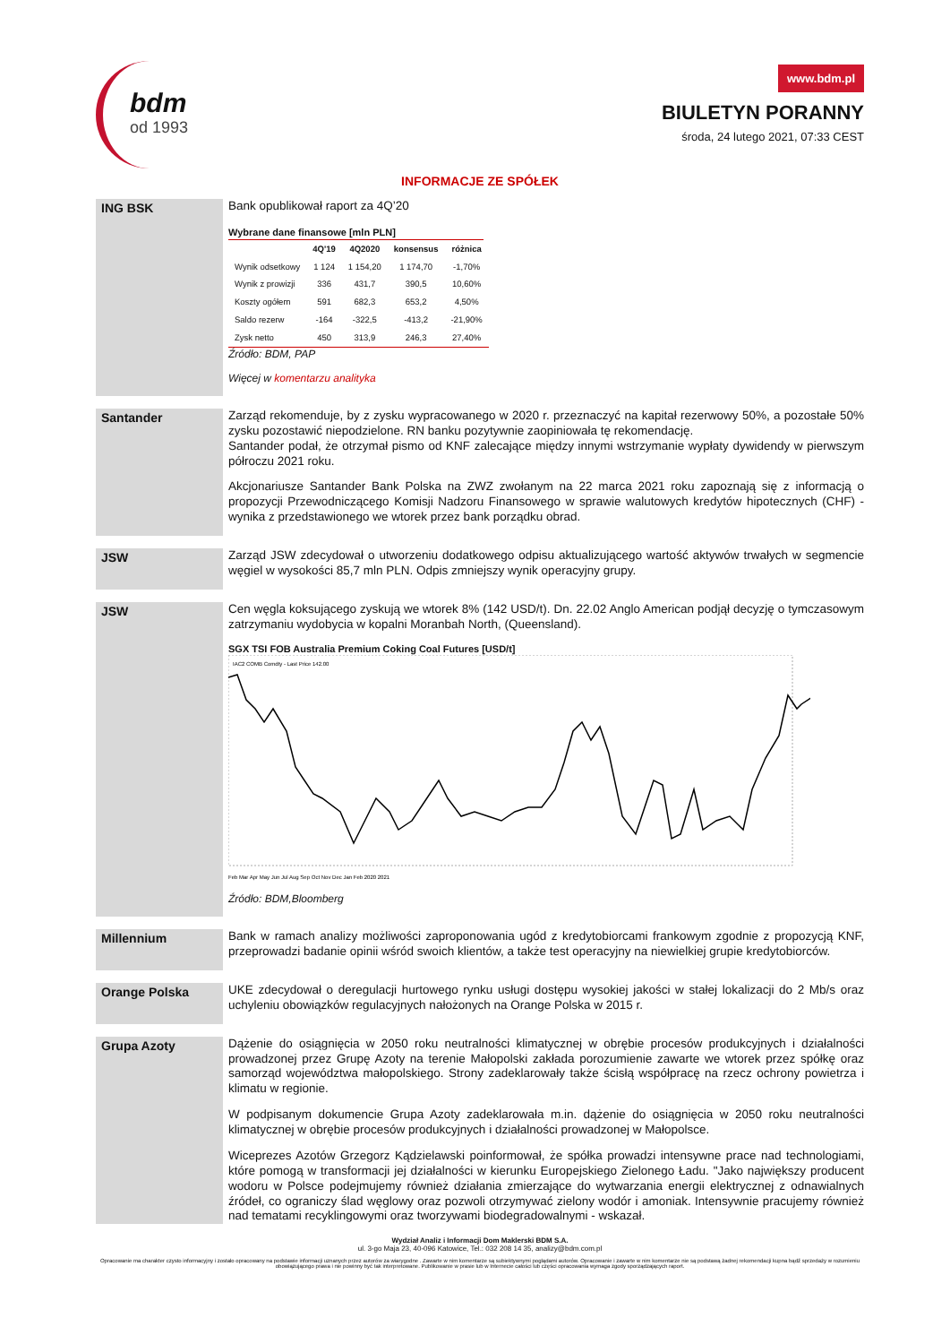bdm
od 1993
www.bdm.pl
BIULETYN PORANNY
środa, 24 lutego 2021, 07:33 CEST
INFORMACJE ZE SPÓŁEK
ING BSK
Bank opublikował raport za 4Q’20
Wybrane dane finansowe [mln PLN]
| | 4Q'19 | 4Q2020 | konsensus | różnica |
| --- | --- | --- | --- | --- |
| Wynik odsetkowy | 1 124 | 1 154,20 | 1 174,70 | -1,70% |
| Wynik z prowizji | 336 | 431,7 | 390,5 | 10,60% |
| Koszty ogółem | 591 | 682,3 | 653,2 | 4,50% |
| Saldo rezerw | -164 | -322,5 | -413,2 | -21,90% |
| Zysk netto | 450 | 313,9 | 246,3 | 27,40% |
Źródło: BDM, PAP
Więcej w komentarzu analityka
Santander
Zarząd rekomenduje, by z zysku wypracowanego w 2020 r. przeznaczyć na kapitał rezerwowy 50%, a pozostałe 50% zysku pozostawić niepodzielone. RN banku pozytywnie zaopiniowała tę rekomendację.
Santander podał, że otrzymał pismo od KNF zalecające między innymi wstrzymanie wypłaty dywidendy w pierwszym półroczu 2021 roku.
Akcjonariusze Santander Bank Polska na ZWZ zwołanym na 22 marca 2021 roku zapoznają się z informacją o propozycji Przewodniczącego Komisji Nadzoru Finansowego w sprawie walutowych kredytów hipotecznych (CHF) - wynika z przedstawionego we wtorek przez bank porządku obrad.
JSW
Zarząd JSW zdecydował o utworzeniu dodatkowego odpisu aktualizującego wartość aktywów trwałych w segmencie węgiel w wysokości 85,7 mln PLN. Odpis zmniejszy wynik operacyjny grupy.
JSW
Cen węgla koksującego zyskują we wtorek 8% (142 USD/t). Dn. 22.02 Anglo American podjął decyzję o tymczasowym zatrzymaniu wydobycia w kopalni Moranbah North, (Queensland).
SGX TSI FOB Australia Premium Coking Coal Futures [USD/t]
IAC2 COMB Comdty - Last Price 142.00
Feb Mar Apr May Jun Jul Aug Sep Oct Nov Dec Jan Feb 2020 2021
Źródło: BDM,Bloomberg
Millennium
Bank w ramach analizy możliwości zaproponowania ugód z kredytobiorcami frankowym zgodnie z propozycją KNF, przeprowadzi badanie opinii wśród swoich klientów, a także test operacyjny na niewielkiej grupie kredytobiorców.
Orange Polska
UKE zdecydował o deregulacji hurtowego rynku usługi dostępu wysokiej jakości w stałej lokalizacji do 2 Mb/s oraz uchyleniu obowiązków regulacyjnych nałożonych na Orange Polska w 2015 r.
Grupa Azoty
Dążenie do osiągnięcia w 2050 roku neutralności klimatycznej w obrębie procesów produkcyjnych i działalności prowadzonej przez Grupę Azoty na terenie Małopolski zakłada porozumienie zawarte we wtorek przez spółkę oraz samorząd województwa małopolskiego. Strony zadeklarowały także ścisłą współpracę na rzecz ochrony powietrza i klimatu w regionie.
W podpisanym dokumencie Grupa Azoty zadeklarowała m.in. dążenie do osiągnięcia w 2050 roku neutralności klimatycznej w obrębie procesów produkcyjnych i działalności prowadzonej w Małopolsce.
Wiceprezes Azotów Grzegorz Kądzielawski poinformował, że spółka prowadzi intensywne prace nad technologiami, które pomogą w transformacji jej działalności w kierunku Europejskiego Zielonego Ładu. "Jako największy producent wodoru w Polsce podejmujemy również działania zmierzające do wytwarzania energii elektrycznej z odnawialnych źródeł, co ograniczy ślad węglowy oraz pozwoli otrzymywać zielony wodór i amoniak. Intensywnie pracujemy również nad tematami recyklingowymi oraz tworzywami biodegradowalnymi - wskazał.
Wydział Analiz i Informacji Dom Maklerski BDM S.A.
ul. 3-go Maja 23, 40-096 Katowice, Tel.: 032 208 14 35, analizy@bdm.com.pl
Opracowanie ma charakter czysto informacyjny i zostało opracowany na podstawie informacji uznanych przez autorów za wiarygodne . Zawarte w nim komentarze są subiektywnymi poglądami autorów. Opracowanie i zawarte w nim komentarze nie są podstawą żadnej rekomendacji kupna bądź sprzedaży w rozumieniu obowiązującego prawa i nie powinny być tak interpretowane. Publikowanie w prasie lub w Internecie całości lub części opracowania wymaga zgody sporządzających raport.